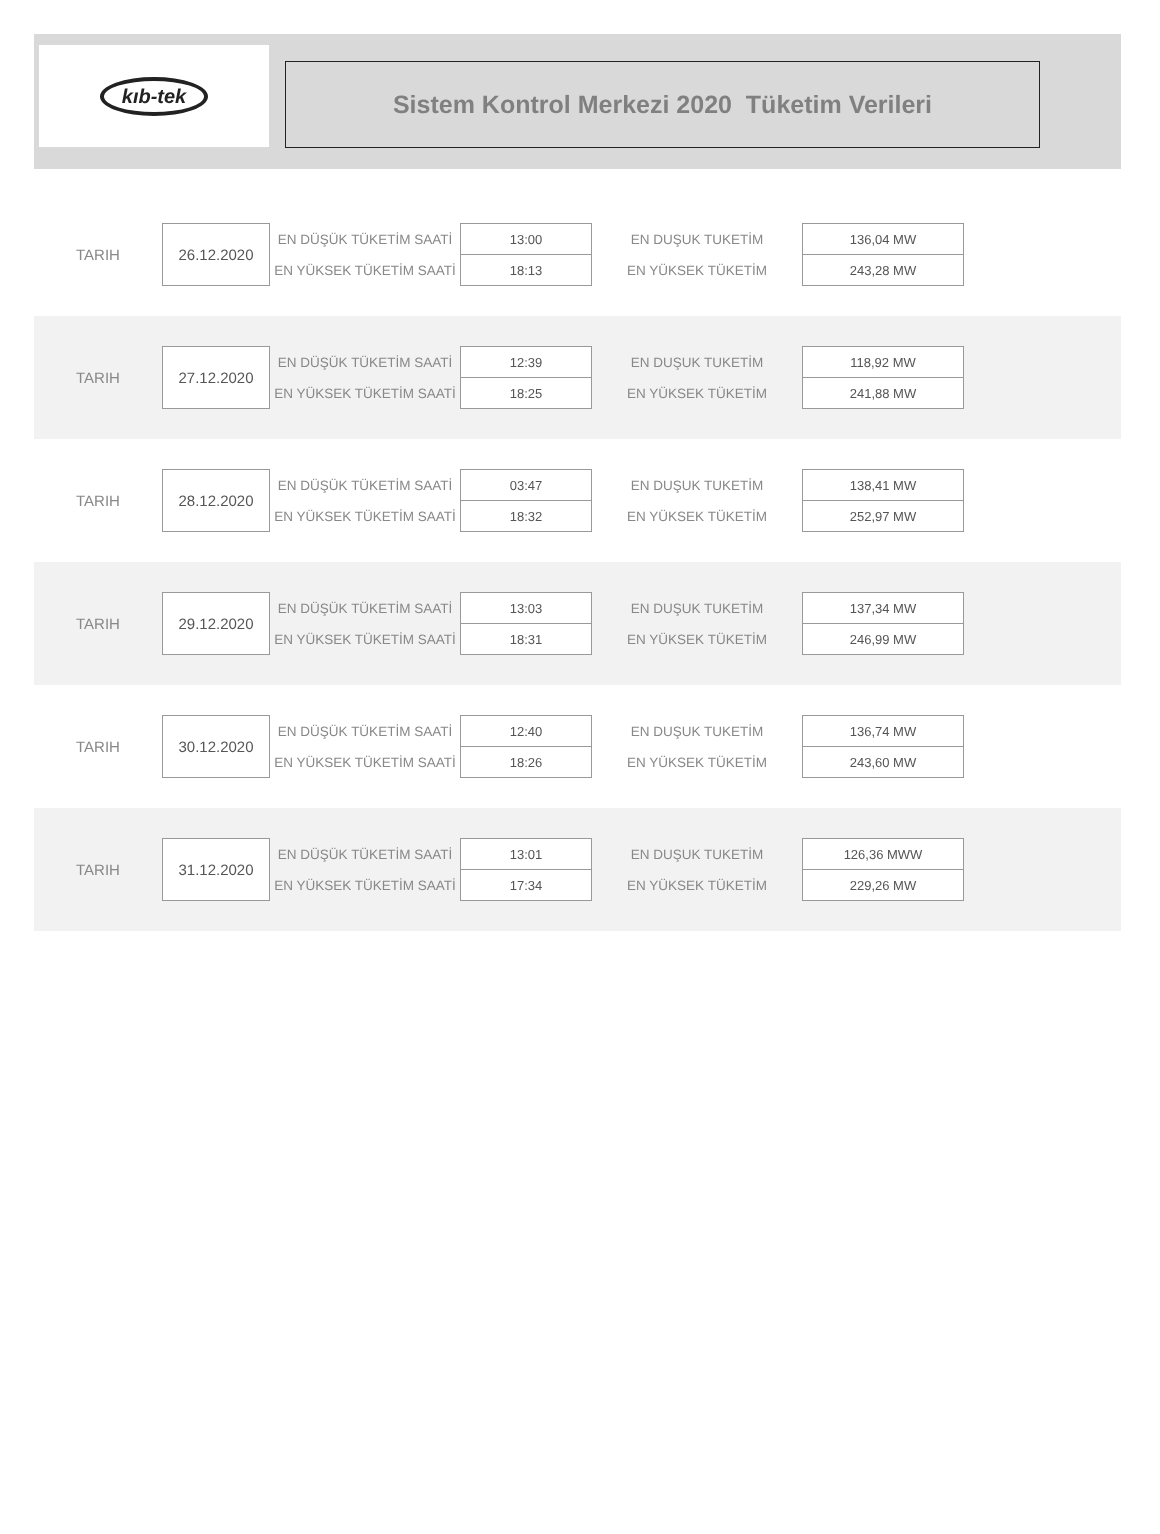kıb-tek
Sistem Kontrol Merkezi 2020 Tüketim Verileri
| TARIH | 26.12.2020 | EN DÜŞÜK TÜKETİM SAATİ | 13:00 | EN DUŞUK TUKETİM | 136,04 MW |
| | | EN YÜKSEK TÜKETİM SAATİ | 18:13 | EN YÜKSEK TÜKETİM | 243,28 MW |
| TARIH | 27.12.2020 | EN DÜŞÜK TÜKETİM SAATİ | 12:39 | EN DUŞUK TUKETİM | 118,92 MW |
| | | EN YÜKSEK TÜKETİM SAATİ | 18:25 | EN YÜKSEK TÜKETİM | 241,88 MW |
| TARIH | 28.12.2020 | EN DÜŞÜK TÜKETİM SAATİ | 03:47 | EN DUŞUK TUKETİM | 138,41 MW |
| | | EN YÜKSEK TÜKETİM SAATİ | 18:32 | EN YÜKSEK TÜKETİM | 252,97 MW |
| TARIH | 29.12.2020 | EN DÜŞÜK TÜKETİM SAATİ | 13:03 | EN DUŞUK TUKETİM | 137,34 MW |
| | | EN YÜKSEK TÜKETİM SAATİ | 18:31 | EN YÜKSEK TÜKETİM | 246,99 MW |
| TARIH | 30.12.2020 | EN DÜŞÜK TÜKETİM SAATİ | 12:40 | EN DUŞUK TUKETİM | 136,74 MW |
| | | EN YÜKSEK TÜKETİM SAATİ | 18:26 | EN YÜKSEK TÜKETİM | 243,60 MW |
| TARIH | 31.12.2020 | EN DÜŞÜK TÜKETİM SAATİ | 13:01 | EN DUŞUK TUKETİM | 126,36 MWW |
| | | EN YÜKSEK TÜKETİM SAATİ | 17:34 | EN YÜKSEK TÜKETİM | 229,26 MW |